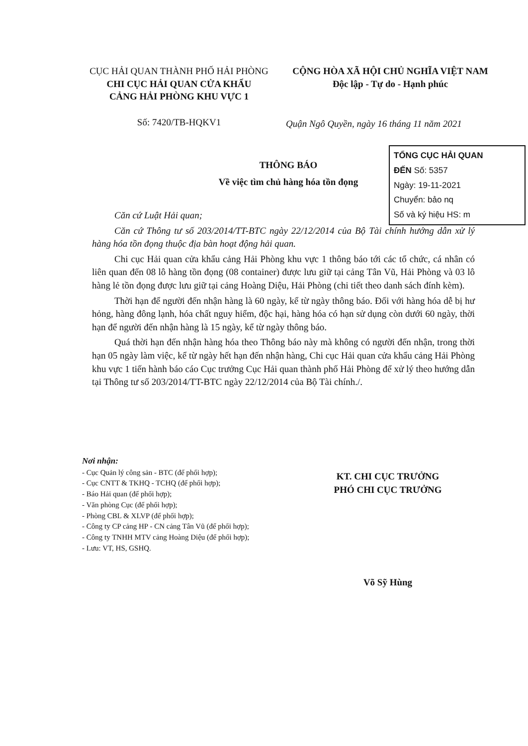CỤC HẢI QUAN THÀNH PHỐ HẢI PHÒNG
CHI CỤC HẢI QUAN CỬA KHẨU
CẢNG HẢI PHÒNG KHU VỰC 1
Số: 7420/TB-HQKV1
CỘNG HÒA XÃ HỘI CHỦ NGHĨA VIỆT NAM
Độc lập - Tự do - Hạnh phúc
Quận Ngô Quyền, ngày 16 tháng 11 năm 2021
TỔNG CỤC HẢI QUAN
ĐẾN Số: 5357
Ngày: 19-11-2021
Chuyển: bảo nq
Số và ký hiệu HS: m
THÔNG BÁO
Về việc tìm chủ hàng hóa tồn đọng
Căn cứ Luật Hải quan;
Căn cứ Thông tư số 203/2014/TT-BTC ngày 22/12/2014 của Bộ Tài chính hướng dẫn xử lý hàng hóa tồn đọng thuộc địa bàn hoạt động hải quan.
Chi cục Hải quan cửa khẩu cảng Hải Phòng khu vực 1 thông báo tới các tổ chức, cá nhân có liên quan đến 08 lô hàng tồn đọng (08 container) được lưu giữ tại cảng Tân Vũ, Hải Phòng và 03 lô hàng lẻ tồn đọng được lưu giữ tại cảng Hoàng Diệu, Hải Phòng (chi tiết theo danh sách đính kèm).
Thời hạn để người đến nhận hàng là 60 ngày, kể từ ngày thông báo. Đối với hàng hóa dễ bị hư hỏng, hàng đông lạnh, hóa chất nguy hiểm, độc hại, hàng hóa có hạn sử dụng còn dưới 60 ngày, thời hạn để người đến nhận hàng là 15 ngày, kể từ ngày thông báo.
Quá thời hạn đến nhận hàng hóa theo Thông báo này mà không có người đến nhận, trong thời hạn 05 ngày làm việc, kể từ ngày hết hạn đến nhận hàng, Chi cục Hải quan cửa khẩu cảng Hải Phòng khu vực 1 tiến hành báo cáo Cục trưởng Cục Hải quan thành phố Hải Phòng để xử lý theo hướng dẫn tại Thông tư số 203/2014/TT-BTC ngày 22/12/2014 của Bộ Tài chính./.
Nơi nhận:
- Cục Quản lý công sản - BTC (để phối hợp);
- Cục CNTT & TKHQ - TCHQ (để phối hợp);
- Báo Hải quan (để phối hợp);
- Văn phòng Cục (để phối hợp);
- Phòng CBL & XLVP (để phối hợp);
- Công ty CP cảng HP - CN cảng Tân Vũ (để phối hợp);
- Công ty TNHH MTV cảng Hoàng Diệu (để phối hợp);
- Lưu: VT, HS, GSHQ.
KT. CHI CỤC TRƯỞNG
PHÓ CHI CỤC TRƯỞNG
Võ Sỹ Hùng